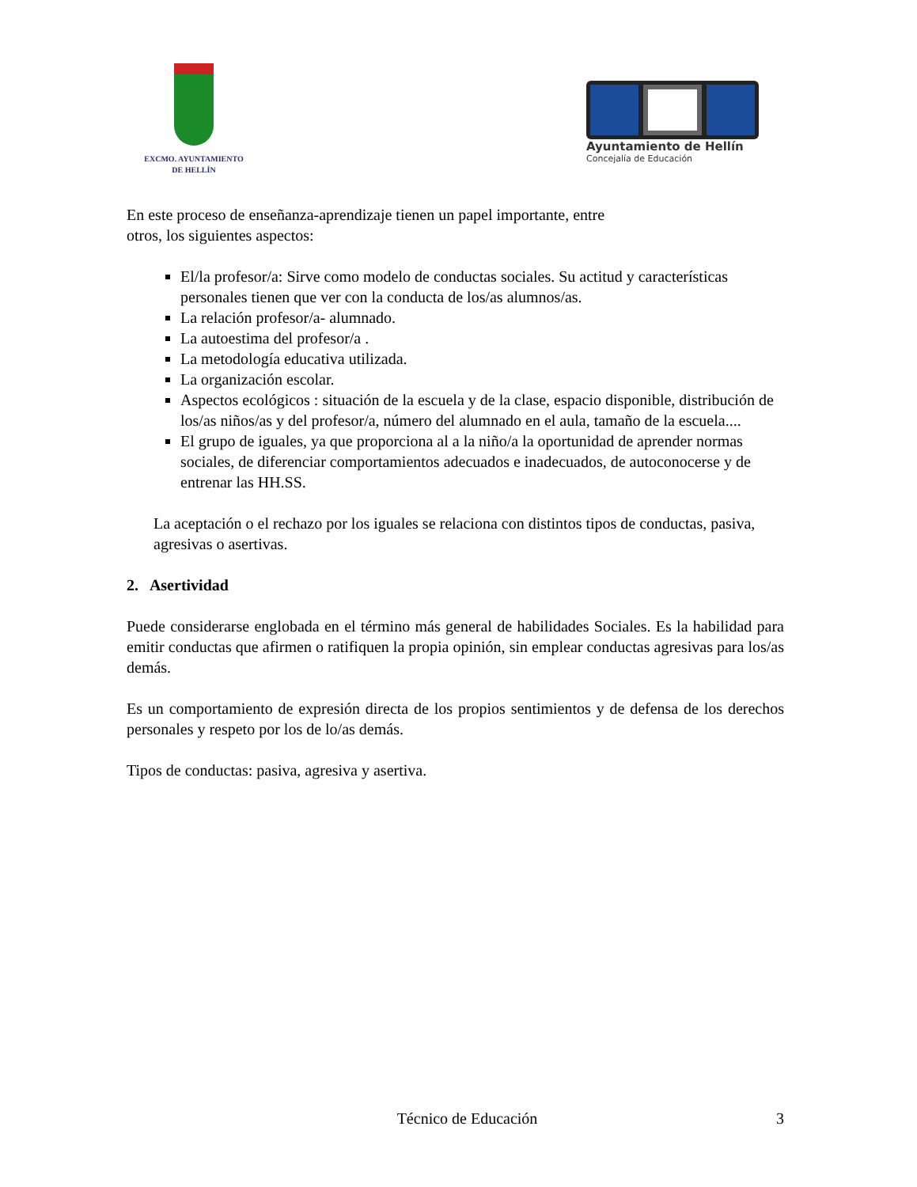EXCMO. AYUNTAMIENTO
DE HELLÍN
Ayuntamiento de Hellín
Concejalía de Educación
En este proceso de enseñanza-aprendizaje tienen un papel importante, entre
otros, los siguientes aspectos:
El/la profesor/a: Sirve como modelo de conductas sociales. Su actitud y características personales tienen que ver con la conducta de los/as alumnos/as.
La relación profesor/a- alumnado.
La autoestima del profesor/a .
La metodología educativa utilizada.
La organización escolar.
Aspectos ecológicos : situación de la escuela y de la clase, espacio disponible, distribución de los/as niños/as y del profesor/a, número del alumnado en el aula, tamaño de la escuela....
El grupo de iguales, ya que proporciona al a la niño/a la oportunidad de aprender normas sociales, de diferenciar comportamientos adecuados e inadecuados, de autoconocerse y de entrenar las HH.SS.
La aceptación o el rechazo por los iguales se relaciona con distintos tipos de conductas, pasiva, agresivas o asertivas.
2. Asertividad
Puede considerarse englobada en el término más general de habilidades Sociales. Es la habilidad para emitir conductas que afirmen o ratifiquen la propia opinión, sin emplear conductas agresivas para los/as demás.
Es un comportamiento de expresión directa de los propios sentimientos y de defensa de los derechos personales y respeto por los de lo/as demás.
Tipos de conductas: pasiva, agresiva y asertiva.
Técnico de Educación 3